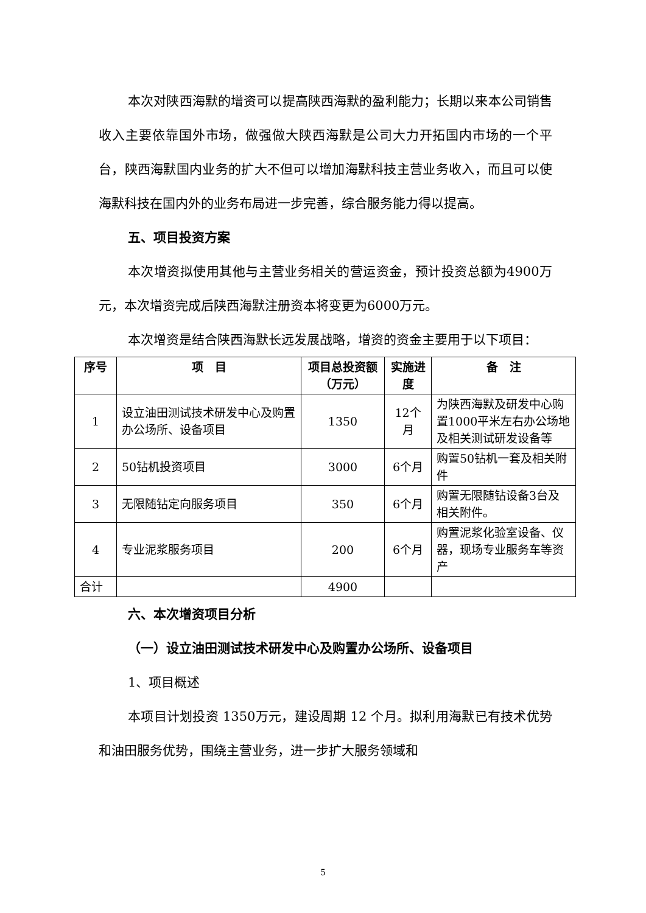本次对陕西海默的增资可以提高陕西海默的盈利能力；长期以来本公司销售收入主要依靠国外市场，做强做大陕西海默是公司大力开拓国内市场的一个平台，陕西海默国内业务的扩大不但可以增加海默科技主营业务收入，而且可以使海默科技在国内外的业务布局进一步完善，综合服务能力得以提高。
五、项目投资方案
本次增资拟使用其他与主营业务相关的营运资金，预计投资总额为4900万元，本次增资完成后陕西海默注册资本将变更为6000万元。
本次增资是结合陕西海默长远发展战略，增资的资金主要用于以下项目：
| 序号 | 项 目 | 项目总投资额（万元） | 实施进度 | 备 注 |
| --- | --- | --- | --- | --- |
| 1 | 设立油田测试技术研发中心及购置办公场所、设备项目 | 1350 | 12个月 | 为陕西海默及研发中心购置1000平米左右办公场地及相关测试研发设备等 |
| 2 | 50钻机投资项目 | 3000 | 6个月 | 购置50钻机一套及相关附件 |
| 3 | 无限随钻定向服务项目 | 350 | 6个月 | 购置无限随钻设备3台及相关附件。 |
| 4 | 专业泥浆服务项目 | 200 | 6个月 | 购置泥浆化验室设备、仪器，现场专业服务车等资产 |
| 合计 | | 4900 | | |
六、本次增资项目分析
（一）设立油田测试技术研发中心及购置办公场所、设备项目
1、项目概述
本项目计划投资 1350万元，建设周期 12 个月。拟利用海默已有技术优势和油田服务优势，围绕主营业务，进一步扩大服务领域和
5